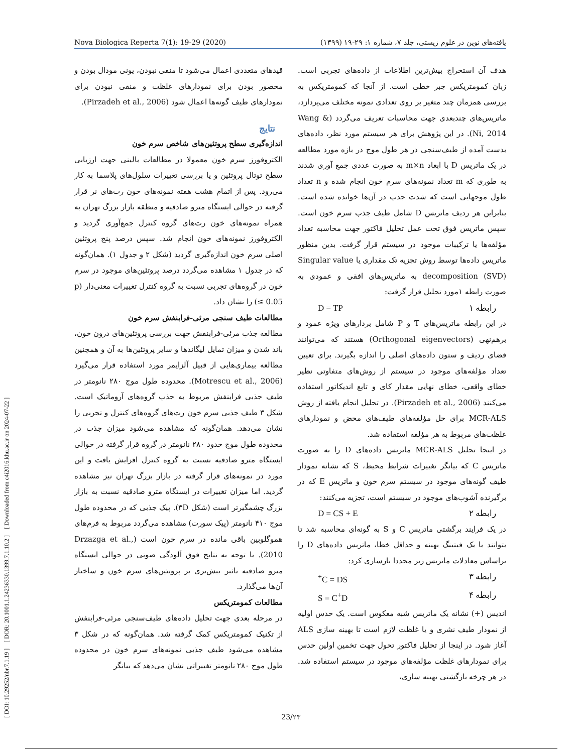[ DOI: 10.29252/nbr.7.1.19 ] [ DOR: 20.1001.1.24236330.1399.7.1.10.2 ] [ Downloaded from c4i2016.khu.ac.ir on 2024-07-22 ]
Nova Biologica Reperta 7(1): 19-29 (2020) یافته‌های نوین در علوم زیستی، جلد ۷، شماره ۱: ۲۹-۱۹ (۱۳۹۹)
هدف آن استخراج بیش‌ترین اطلاعات از داده‌های تجربی است. زبان کمومتریکس جبر خطی است. از آنجا که کمومتریکس به بررسی همزمان چند متغیر بر روی تعدادی نمونه مختلف می‌پردازد، ماتریس‌های چندبعدی جهت محاسبات تعریف می‌گردد (Wang & Ni, 2014). در این پژوهش برای هر سیستم مورد نظر، داده‌های بدست آمده از طیف‌سنجی در هر طول موج در بازه مورد مطالعه در یک ماتریس D با ابعاد m×n به صورت عددی جمع آوری شدند به طوری که m تعداد نمونه‌های سرم خون انجام شده و n تعداد طول موجهایی است که شدت جذب در آن‌ها خوانده شده است. بنابراین هر ردیف ماتریس D شامل طیف جذب سرم خون است. سپس ماتریس فوق تحت عمل تحلیل فاکتور جهت محاسبه تعداد مؤلفه‌ها یا ترکیبات موجود در سیستم قرار گرفت. بدین منظور ماتریس داده‌ها توسط روش تجزیه تک مقداری یا Singular value decomposition (SVD) به ماتریس‌های افقی و عمودی به صورت رابطه ۱مورد تحلیل قرار گرفت:
رابطه ۱ D = TP
در این رابطه ماتریس‌های T و P شامل بردارهای ویژه عمود و برهم‌نهی (Orthogonal eigenvectors) هستند که می‌توانند فضای ردیف و ستون داده‌های اصلی را اندازه بگیرند. برای تعیین تعداد مؤلفه‌های موجود در سیستم از روش‌های متفاوتی نظیر خطای واقعی، خطای نهایی مقدار کای و تابع اندیکاتور استفاده می‌کنند (Pirzadeh et al., 2006). در تحلیل انجام یافته از روش MCR-ALS برای حل مؤلفه‌های طیف‌های محض و نمودارهای غلظت‌های مربوط به هر مؤلفه استفاده شد.
در اینجا تحلیل MCR-ALS ماتریس داده‌های D را به صورت ماتریس C که بیانگر تغییرات شرایط محیط، S که نشانه نمودار طیف گونه‌های موجود در سیستم سرم خون و ماتریس E که در برگیرنده آشوب‌های موجود در سیستم است، تجزیه می‌کنند:
رابطه ۲ D = CS + E
در یک فرایند برگشتی ماتریس C و S به گونه‌ای محاسبه شد تا بتوانند با یک فیتینگ بهینه و حداقل خطا، ماتریس داده‌های D را براساس معادلات ماتریس زیر مجددا بازسازی کرد:
رابطه ۳ C = DS<sup>+</sup>
رابطه ۴ S = C<sup>+</sup>D
اندیس (+) نشانه یک ماتریس شبه معکوس است. یک حدس اولیه از نمودار طیف نشری و یا غلظت لازم است تا بهینه سازی ALS آغاز شود. در اینجا از تحلیل فاکتور تحول جهت تخمین اولین حدس برای نمودارهای غلظت مؤلفه‌های موجود در سیستم استفاده شد. در هر چرخه بازگشتی بهینه سازی،
قیدهای متعددی اعمال می‌شود تا منفی نبودن، یونی مودال بودن و محصور بودن برای نمودارهای غلظت و منفی نبودن برای نمودارهای طیف گونه‌ها اعمال شود (Pirzadeh et al., 2006).
نتایج
اندازه‌گیری سطح پروتئین‌های شاخص سرم خون
الکتروفورز سرم خون معمولا در مطالعات بالینی جهت ارزیابی سطح توتال پروتئین و یا بررسی تغییرات سلول‌های پلاسما به کار می‌رود. پس از اتمام هشت هفته نمونه‌های خون رت‌های نر قرار گرفته در حوالی ایستگاه مترو صادقیه و منطقه بازار بزرگ تهران به همراه نمونه‌های خون رت‌های گروه کنترل جمع‌آوری گردید و الکتروفورز نمونه‌های خون انجام شد. سپس درصد پنج پروتئین اصلی سرم خون اندازه‌گیری گردید (شکل ۲ و جدول ۱). همان‌گونه که در جدول ۱ مشاهده می‌گردد درصد پروتئین‌های موجود در سرم خون در گروه‌های تجربی نسبت به گروه کنترل تغییرات معنی‌دار (p ≤ 0.05) را نشان داد.
مطالعات طیف سنجی مرئی-فرابنفش سرم خون
مطالعه جذب مرئی-فرابنفش جهت بررسی پروتئین‌های درون خون، باند شدن و میزان تمایل لیگاندها و سایر پروتئین‌ها به آن و همچنین مطالعه بیماری‌هایی از قبیل آلزایمر مورد استفاده قرار می‌گیرد (Motrescu et al., 2006). محدوده طول موج ۲۸۰ نانومتر در طیف جذبی فرابنفش مربوط به جذب گروه‌های آروماتیک است. شکل ۳ طیف جذبی سرم خون رت‌های گروه‌های کنترل و تجربی را نشان می‌دهد. همان‌گونه که مشاهده می‌شود میزان جذب در محدوده طول موج حدود ۲۸۰ نانومتر در گروه قرار گرفته در حوالی ایستگاه مترو صادقیه نسبت به گروه کنترل افزایش یافت و این مورد در نمونه‌های قرار گرفته در بازار بزرگ تهران نیز مشاهده گردید. اما میزان تغییرات در ایستگاه مترو صادقیه نسبت به بازار بزرگ چشمگیرتر است (شکل ۳D). پیک جذبی که در محدوده طول موج ۴۱۰ نانومتر (پیک سورت) مشاهده می‌گردد مربوط به فرم‌های هموگلوبین باقی مانده در سرم خون است (Drzazga et al., 2010). با توجه به نتایج فوق آلودگی صوتی در حوالی ایستگاه مترو صادقیه تاثیر بیش‌تری بر پروتئین‌های سرم خون و ساختار آن‌ها می‌گذارد.
مطالعات کمومتریکس
در مرحله بعدی جهت تحلیل داده‌های طیف‌سنجی مرئی-فرابنفش از تکنیک کمومتریکس کمک گرفته شد. همان‌گونه که در شکل ۳ مشاهده می‌شود طیف جذبی نمونه‌های سرم خون در محدوده طول موج ۲۸۰ نانومتر تغییراتی نشان می‌دهد که بیانگر
23/۲۳